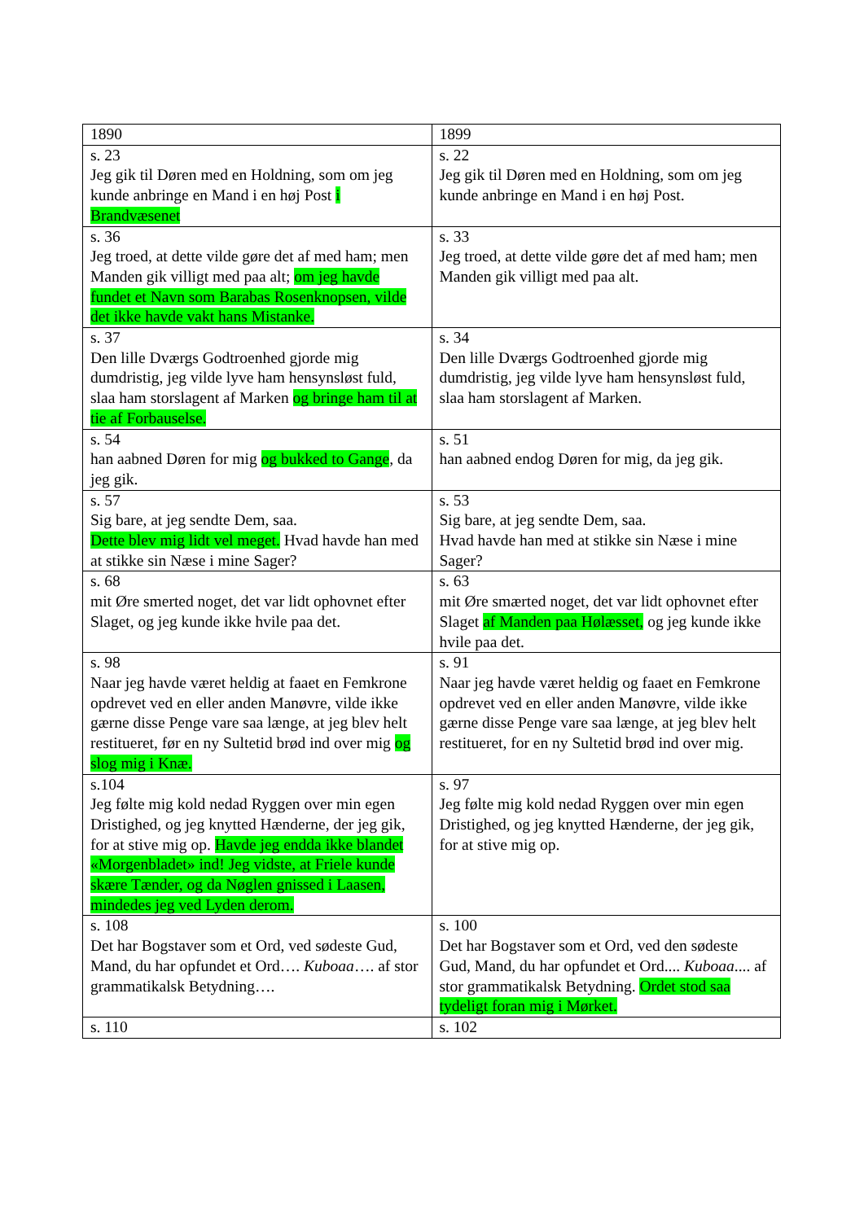| 1890 | 1899 |
| s. 23 Jeg gik til Døren med en Holdning, som om jeg kunde anbringe en Mand i en høj Post i Brandvæsenet | s. 22 Jeg gik til Døren med en Holdning, som om jeg kunde anbringe en Mand i en høj Post. |
| s. 36 Jeg troed, at dette vilde gøre det af med ham; men Manden gik villigt med paa alt; om jeg havde fundet et Navn som Barabas Rosenknopsen, vilde det ikke havde vakt hans Mistanke. | s. 33 Jeg troed, at dette vilde gøre det af med ham; men Manden gik villigt med paa alt. |
| s. 37 Den lille Dværgs Godtroenhed gjorde mig dumdristig, jeg vilde lyve ham hensynsløst fuld, slaa ham storslagent af Marken og bringe ham til at tie af Forbauselse. | s. 34 Den lille Dværgs Godtroenhed gjorde mig dumdristig, jeg vilde lyve ham hensynsløst fuld, slaa ham storslagent af Marken. |
| s. 54 han aabned Døren for mig og bukked to Gange , da jeg gik. | s. 51 han aabned endog Døren for mig, da jeg gik. |
| s. 57 Sig bare, at jeg sendte Dem, saa. Dette blev mig lidt vel meget. Hvad havde han med at stikke sin Næse i mine Sager? | s. 53 Sig bare, at jeg sendte Dem, saa. Hvad havde han med at stikke sin Næse i mine Sager? |
| s. 68 mit Øre smerted noget, det var lidt ophovnet efter Slaget, og jeg kunde ikke hvile paa det. | s. 63 mit Øre smærted noget, det var lidt ophovnet efter Slaget af Manden paa Hølæsset, og jeg kunde ikke hvile paa det. |
| s. 98 Naar jeg havde været heldig at faaet en Femkrone opdrevet ved en eller anden Manøvre, vilde ikke gærne disse Penge vare saa længe, at jeg blev helt restitueret, før en ny Sultetid brød ind over mig og slog mig i Knæ. | s. 91 Naar jeg havde været heldig og faaet en Femkrone opdrevet ved en eller anden Manøvre, vilde ikke gærne disse Penge vare saa længe, at jeg blev helt restitueret, for en ny Sultetid brød ind over mig. |
| s.104 Jeg følte mig kold nedad Ryggen over min egen Dristighed, og jeg knytted Hænderne, der jeg gik, for at stive mig op. Havde jeg endda ikke blandet «Morgenbladet» ind! Jeg vidste, at Friele kunde skære Tænder, og da Nøglen gnissed i Laasen, mindedes jeg ved Lyden derom. | s. 97 Jeg følte mig kold nedad Ryggen over min egen Dristighed, og jeg knytted Hænderne, der jeg gik, for at stive mig op. |
| s. 108 Det har Bogstaver som et Ord, ved sødeste Gud, Mand, du har opfundet et Ord…. Kuboaa …. af stor grammatikalsk Betydning…. | s. 100 Det har Bogstaver som et Ord, ved den sødeste Gud, Mand, du har opfundet et Ord.... Kuboaa .... af stor grammatikalsk Betydning. Ordet stod saa tydeligt foran mig i Mørket. |
| s. 110 | s. 102 |